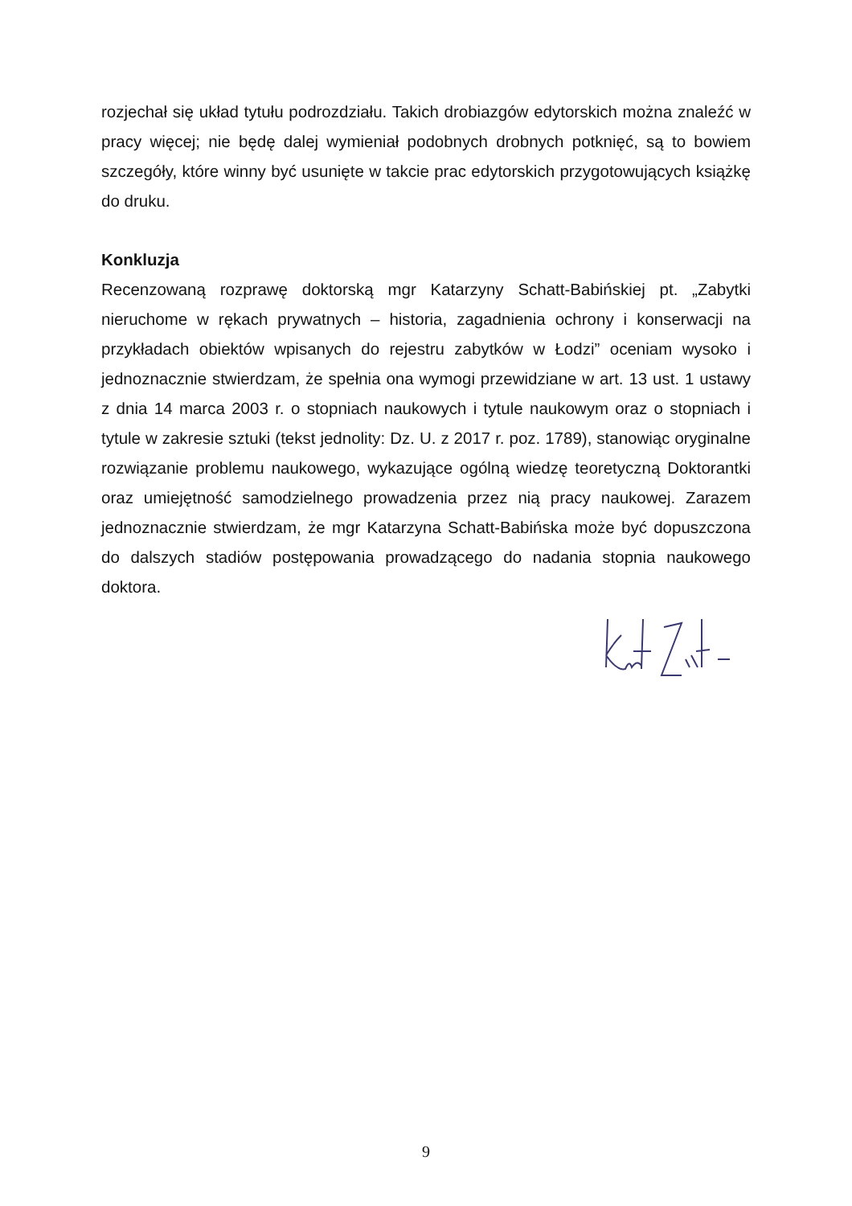rozjechał się układ tytułu podrozdziału. Takich drobiazgów edytorskich można znaleźć w pracy więcej; nie będę dalej wymieniał podobnych drobnych potknięć, są to bowiem szczegóły, które winny być usunięte w takcie prac edytorskich przygotowujących książkę do druku.
Konkluzja
Recenzowaną rozprawę doktorską mgr Katarzyny Schatt-Babińskiej pt. „Zabytki nieruchome w rękach prywatnych – historia, zagadnienia ochrony i konserwacji na przykładach obiektów wpisanych do rejestru zabytków w Łodzi” oceniam wysoko i jednoznacznie stwierdzam, że spełnia ona wymogi przewidziane w art. 13 ust. 1 ustawy z dnia 14 marca 2003 r. o stopniach naukowych i tytule naukowym oraz o stopniach i tytule w zakresie sztuki (tekst jednolity: Dz. U. z 2017 r. poz. 1789), stanowiąc oryginalne rozwiązanie problemu naukowego, wykazujące ogólną wiedzę teoretyczną Doktorantki oraz umiejętność samodzielnego prowadzenia przez nią pracy naukowej. Zarazem jednoznacznie stwierdzam, że mgr Katarzyna Schatt-Babińska może być dopuszczona do dalszych stadiów postępowania prowadzącego do nadania stopnia naukowego doktora.
9